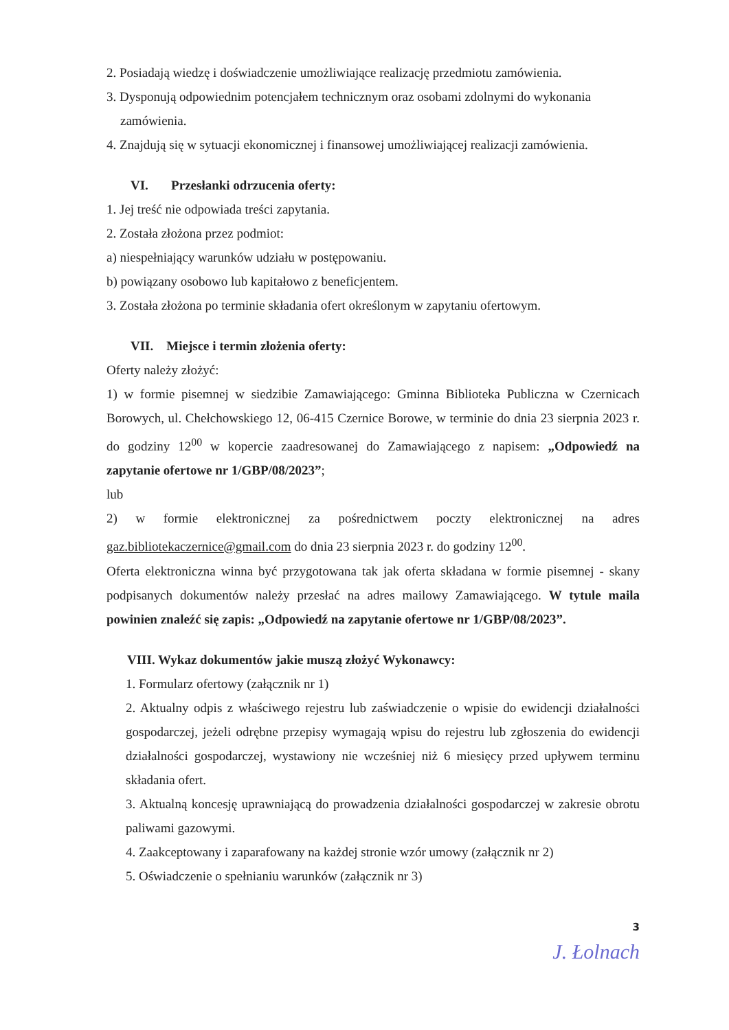2. Posiadają wiedzę i doświadczenie umożliwiające realizację przedmiotu zamówienia.
3. Dysponują odpowiednim potencjałem technicznym oraz osobami zdolnymi do wykonania zamówienia.
4. Znajdują się w sytuacji ekonomicznej i finansowej umożliwiającej realizacji zamówienia.
VI. Przesłanki odrzucenia oferty:
1. Jej treść nie odpowiada treści zapytania.
2. Została złożona przez podmiot:
a) niespełniający warunków udziału w postępowaniu.
b) powiązany osobowo lub kapitałowo z beneficjentem.
3. Została złożona po terminie składania ofert określonym w zapytaniu ofertowym.
VII. Miejsce i termin złożenia oferty:
Oferty należy złożyć:
1) w formie pisemnej w siedzibie Zamawiającego: Gminna Biblioteka Publiczna w Czernicach Borowych, ul. Chełchowskiego 12, 06-415 Czernice Borowe, w terminie do dnia 23 sierpnia 2023 r. do godziny 12<sup>00</sup> w kopercie zaadresowanej do Zamawiającego z napisem: „Odpowiedź na zapytanie ofertowe nr 1/GBP/08/2023”;
lub
2) w formie elektronicznej za pośrednictwem poczty elektronicznej na adres gaz.bibliotekaczernice@gmail.com do dnia 23 sierpnia 2023 r. do godziny 12<sup>00</sup>.
Oferta elektroniczna winna być przygotowana tak jak oferta składana w formie pisemnej - skany podpisanych dokumentów należy przesłać na adres mailowy Zamawiającego. W tytule maila powinien znaleźć się zapis: „Odpowiedź na zapytanie ofertowe nr 1/GBP/08/2023”.
VIII. Wykaz dokumentów jakie muszą złożyć Wykonawcy:
1. Formularz ofertowy (załącznik nr 1)
2. Aktualny odpis z właściwego rejestru lub zaświadczenie o wpisie do ewidencji działalności gospodarczej, jeżeli odrębne przepisy wymagają wpisu do rejestru lub zgłoszenia do ewidencji działalności gospodarczej, wystawiony nie wcześniej niż 6 miesięcy przed upływem terminu składania ofert.
3. Aktualną koncesję uprawniającą do prowadzenia działalności gospodarczej w zakresie obrotu paliwami gazowymi.
4. Zaakceptowany i zaparafowany na każdej stronie wzór umowy (załącznik nr 2)
5. Oświadczenie o spełnianiu warunków (załącznik nr 3)
3
J. Łolnach